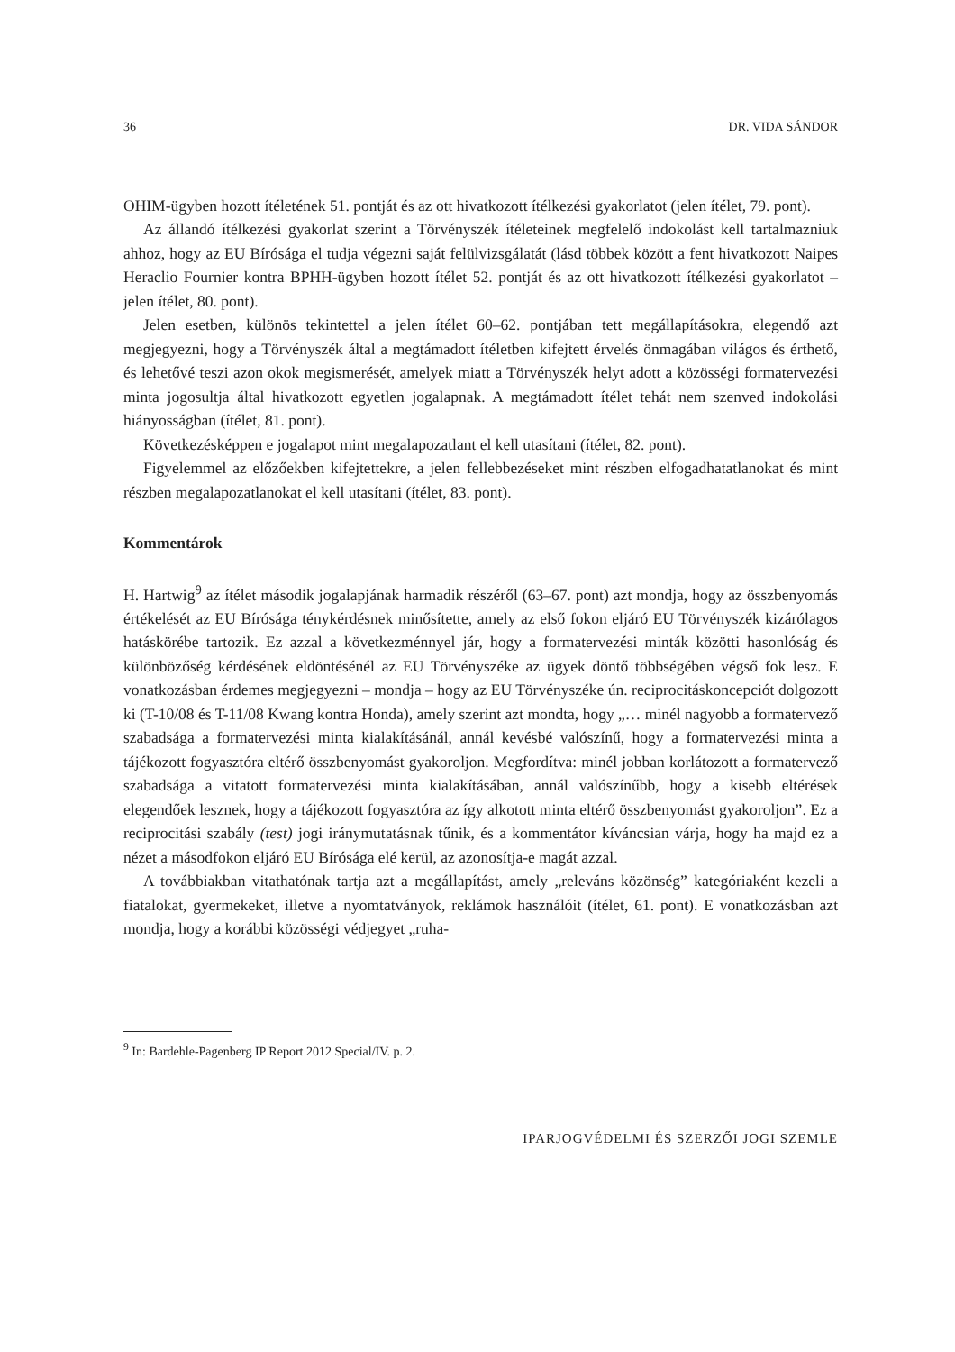36 DR. VIDA SÁNDOR
OHIM-ügyben hozott ítéletének 51. pontját és az ott hivatkozott ítélkezési gyakorlatot (jelen ítélet, 79. pont).
Az állandó ítélkezési gyakorlat szerint a Törvényszék ítéleteinek megfelelő indokolást kell tartalmazniuk ahhoz, hogy az EU Bírósága el tudja végezni saját felülvizsgálatát (lásd többek között a fent hivatkozott Naipes Heraclio Fournier kontra BPHH-ügyben hozott ítélet 52. pontját és az ott hivatkozott ítélkezési gyakorlatot – jelen ítélet, 80. pont).
Jelen esetben, különös tekintettel a jelen ítélet 60–62. pontjában tett megállapításokra, elegendő azt megjegyezni, hogy a Törvényszék által a megtámadott ítéletben kifejtett érvelés önmagában világos és érthető, és lehetővé teszi azon okok megismerését, amelyek miatt a Törvényszék helyt adott a közösségi formatervezési minta jogosultja által hivatkozott egyetlen jogalapnak. A megtámadott ítélet tehát nem szenved indokolási hiányosságban (ítélet, 81. pont).
Következésképpen e jogalapot mint megalapozatlant el kell utasítani (ítélet, 82. pont).
Figyelemmel az előzőekben kifejtettekre, a jelen fellebbezéseket mint részben elfogadhatatlanokat és mint részben megalapozatlanokat el kell utasítani (ítélet, 83. pont).
Kommentárok
H. Hartwig<sup>9</sup> az ítélet második jogalapjának harmadik részéről (63–67. pont) azt mondja, hogy az összbenyomás értékelését az EU Bírósága ténykérdésnek minősítette, amely az első fokon eljáró EU Törvényszék kizárólagos hatáskörébe tartozik. Ez azzal a következménnyel jár, hogy a formatervezési minták közötti hasonlóság és különbözőség kérdésének eldöntésénél az EU Törvényszéke az ügyek döntő többségében végső fok lesz. E vonatkozásban érdemes megjegyezni – mondja – hogy az EU Törvényszéke ún. reciprocitáskoncepciót dolgozott ki (T-10/08 és T-11/08 Kwang kontra Honda), amely szerint azt mondta, hogy „… minél nagyobb a formatervező szabadsága a formatervezési minta kialakításánál, annál kevésbé valószínű, hogy a formatervezési minta a tájékozott fogyasztóra eltérő összbenyomást gyakoroljon. Megfordítva: minél jobban korlátozott a formatervező szabadsága a vitatott formatervezési minta kialakításában, annál valószínűbb, hogy a kisebb eltérések elegendőek lesznek, hogy a tájékozott fogyasztóra az így alkotott minta eltérő összbenyomást gyakoroljon”. Ez a reciprocitási szabály (test) jogi iránymutatásnak tűnik, és a kommentátor kíváncsian várja, hogy ha majd ez a nézet a másodfokon eljáró EU Bírósága elé kerül, az azonosítja-e magát azzal.
A továbbiakban vitathatónak tartja azt a megállapítást, amely „releváns közönség” kategóriaként kezeli a fiatalokat, gyermekeket, illetve a nyomtatványok, reklámok használóit (ítélet, 61. pont). E vonatkozásban azt mondja, hogy a korábbi közösségi védjegyet „ruha-
<sup>9</sup> In: Bardehle-Pagenberg IP Report 2012 Special/IV. p. 2.
IPARJOGVÉDELMI ÉS SZERZŐI JOGI SZEMLE